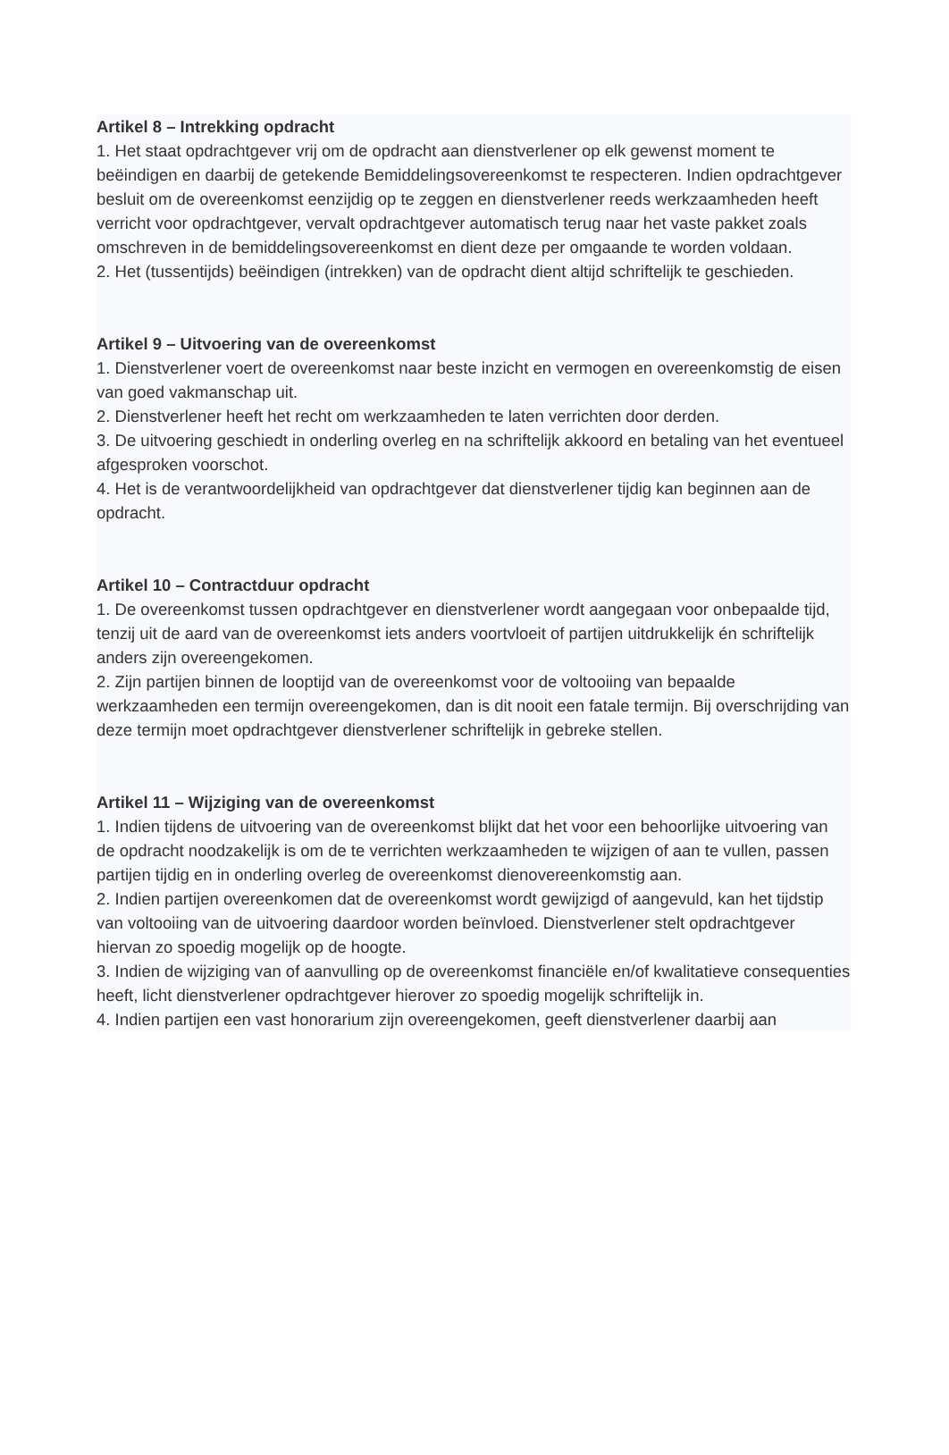Artikel 8 – Intrekking opdracht
1. Het staat opdrachtgever vrij om de opdracht aan dienstverlener op elk gewenst moment te beëindigen en daarbij de getekende Bemiddelingsovereenkomst te respecteren. Indien opdrachtgever besluit om de overeenkomst eenzijdig op te zeggen en dienstverlener reeds werkzaamheden heeft verricht voor opdrachtgever, vervalt opdrachtgever automatisch terug naar het vaste pakket zoals omschreven in de bemiddelingsovereenkomst en dient deze per omgaande te worden voldaan.
2. Het (tussentijds) beëindigen (intrekken) van de opdracht dient altijd schriftelijk te geschieden.
Artikel 9 – Uitvoering van de overeenkomst
1. Dienstverlener voert de overeenkomst naar beste inzicht en vermogen en overeenkomstig de eisen van goed vakmanschap uit.
2. Dienstverlener heeft het recht om werkzaamheden te laten verrichten door derden.
3. De uitvoering geschiedt in onderling overleg en na schriftelijk akkoord en betaling van het eventueel afgesproken voorschot.
4. Het is de verantwoordelijkheid van opdrachtgever dat dienstverlener tijdig kan beginnen aan de opdracht.
Artikel 10 – Contractduur opdracht
1. De overeenkomst tussen opdrachtgever en dienstverlener wordt aangegaan voor onbepaalde tijd, tenzij uit de aard van de overeenkomst iets anders voortvloeit of partijen uitdrukkelijk én schriftelijk anders zijn overeengekomen.
2. Zijn partijen binnen de looptijd van de overeenkomst voor de voltooiing van bepaalde werkzaamheden een termijn overeengekomen, dan is dit nooit een fatale termijn. Bij overschrijding van deze termijn moet opdrachtgever dienstverlener schriftelijk in gebreke stellen.
Artikel 11 – Wijziging van de overeenkomst
1. Indien tijdens de uitvoering van de overeenkomst blijkt dat het voor een behoorlijke uitvoering van de opdracht noodzakelijk is om de te verrichten werkzaamheden te wijzigen of aan te vullen, passen partijen tijdig en in onderling overleg de overeenkomst dienovereenkomstig aan.
2. Indien partijen overeenkomen dat de overeenkomst wordt gewijzigd of aangevuld, kan het tijdstip van voltooiing van de uitvoering daardoor worden beïnvloed. Dienstverlener stelt opdrachtgever hiervan zo spoedig mogelijk op de hoogte.
3. Indien de wijziging van of aanvulling op de overeenkomst financiële en/of kwalitatieve consequenties heeft, licht dienstverlener opdrachtgever hierover zo spoedig mogelijk schriftelijk in.
4. Indien partijen een vast honorarium zijn overeengekomen, geeft dienstverlener daarbij aan